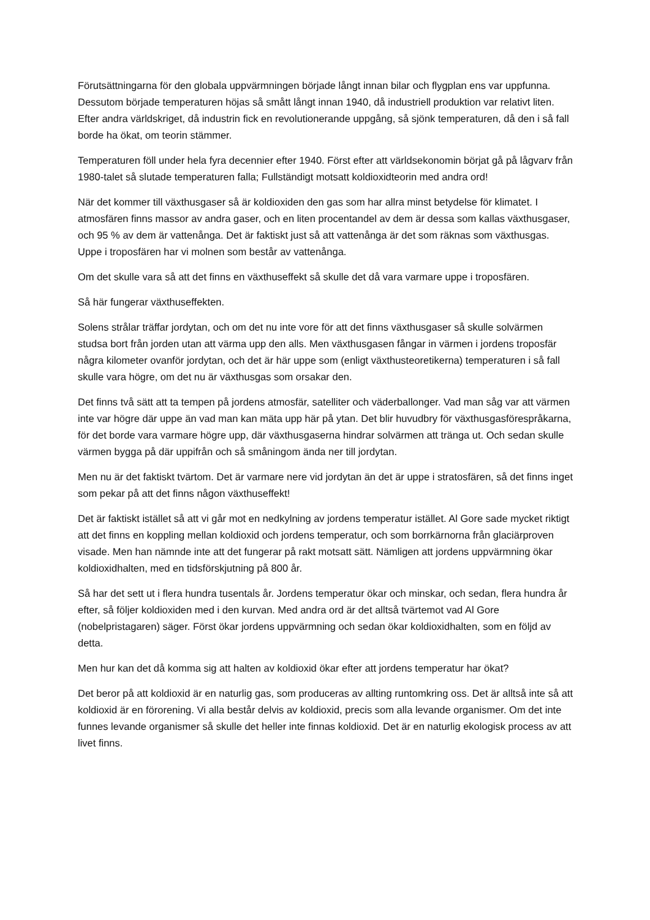Förutsättningarna för den globala uppvärmningen började långt innan bilar och flygplan ens var uppfunna. Dessutom började temperaturen höjas så smått långt innan 1940, då industriell produktion var relativt liten. Efter andra världskriget, då industrin fick en revolutionerande uppgång, så sjönk temperaturen, då den i så fall borde ha ökat, om teorin stämmer.
Temperaturen föll under hela fyra decennier efter 1940. Först efter att världsekonomin börjat gå på lågvarv från 1980-talet så slutade temperaturen falla; Fullständigt motsatt koldioxidteorin med andra ord!
När det kommer till växthusgaser så är koldioxiden den gas som har allra minst betydelse för klimatet. I atmosfären finns massor av andra gaser, och en liten procentandel av dem är dessa som kallas växthusgaser, och 95 % av dem är vattenånga. Det är faktiskt just så att vattenånga är det som räknas som växthusgas. Uppe i troposfären har vi molnen som består av vattenånga.
Om det skulle vara så att det finns en växthuseffekt så skulle det då vara varmare uppe i troposfären.
Så här fungerar växthuseffekten.
Solens strålar träffar jordytan, och om det nu inte vore för att det finns växthusgaser så skulle solvärmen studsa bort från jorden utan att värma upp den alls. Men växthusgasen fångar in värmen i jordens troposfär några kilometer ovanför jordytan, och det är här uppe som (enligt växthusteoretikerna) temperaturen i så fall skulle vara högre, om det nu är växthusgas som orsakar den.
Det finns två sätt att ta tempen på jordens atmosfär, satelliter och väderballonger. Vad man såg var att värmen inte var högre där uppe än vad man kan mäta upp här på ytan. Det blir huvudbry för växthusgasförespråkarna, för det borde vara varmare högre upp, där växthusgaserna hindrar solvärmen att tränga ut. Och sedan skulle värmen bygga på där uppifrån och så småningom ända ner till jordytan.
Men nu är det faktiskt tvärtom. Det är varmare nere vid jordytan än det är uppe i stratosfären, så det finns inget som pekar på att det finns någon växthuseffekt!
Det är faktiskt istället så att vi går mot en nedkylning av jordens temperatur istället. Al Gore sade mycket riktigt att det finns en koppling mellan koldioxid och jordens temperatur, och som borrkärnorna från glaciärproven visade. Men han nämnde inte att det fungerar på rakt motsatt sätt. Nämligen att jordens uppvärmning ökar koldioxidhalten, med en tidsförskjutning på 800 år.
Så har det sett ut i flera hundra tusentals år. Jordens temperatur ökar och minskar, och sedan, flera hundra år efter, så följer koldioxiden med i den kurvan. Med andra ord är det alltså tvärtemot vad Al Gore (nobelpristagaren) säger. Först ökar jordens uppvärmning och sedan ökar koldioxidhalten, som en följd av detta.
Men hur kan det då komma sig att halten av koldioxid ökar efter att jordens temperatur har ökat?
Det beror på att koldioxid är en naturlig gas, som produceras av allting runtomkring oss. Det är alltså inte så att koldioxid är en förorening. Vi alla består delvis av koldioxid, precis som alla levande organismer. Om det inte funnes levande organismer så skulle det heller inte finnas koldioxid. Det är en naturlig ekologisk process av att livet finns.